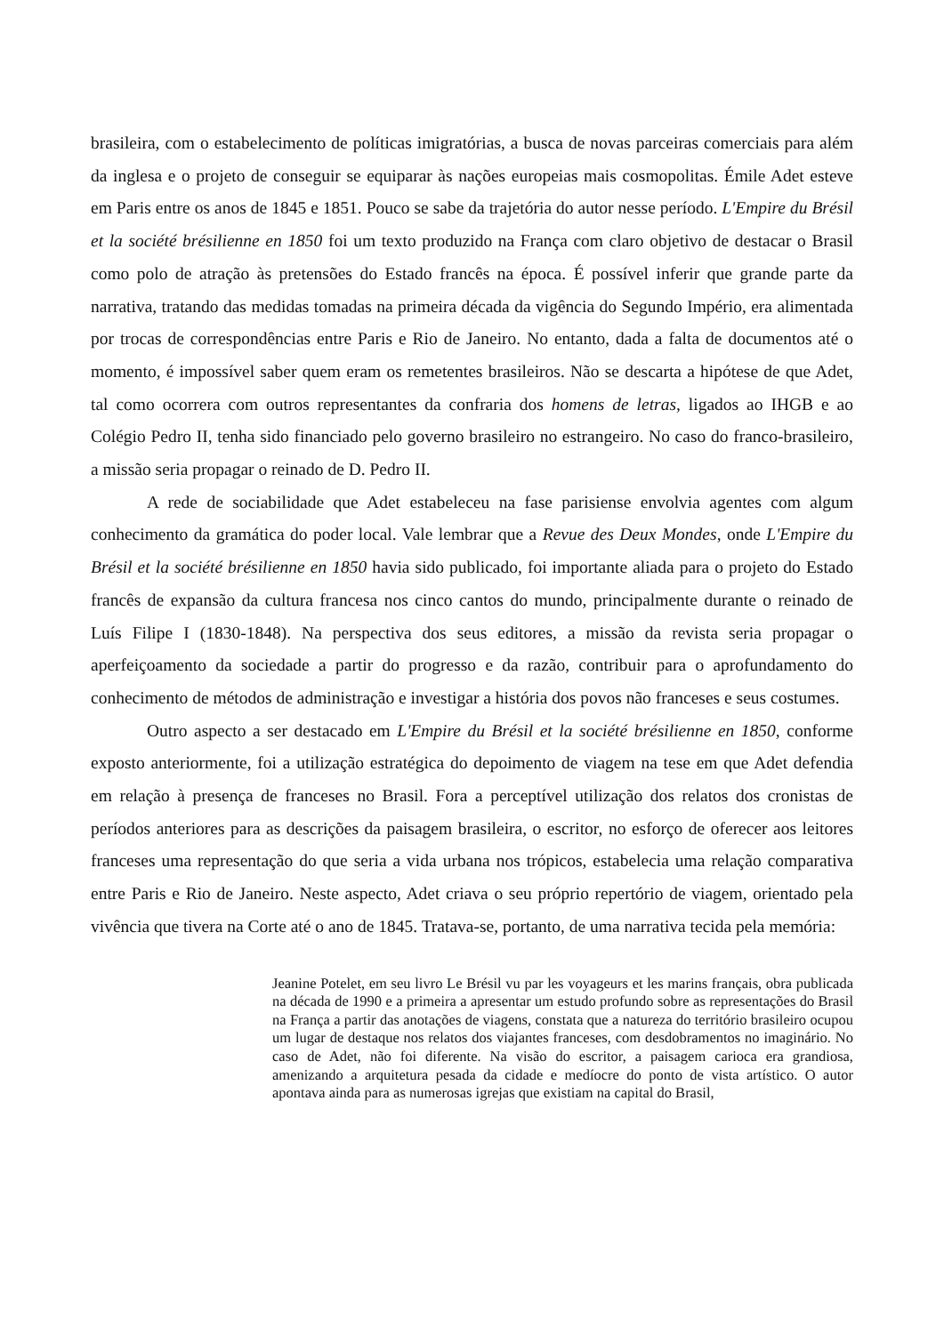brasileira, com o estabelecimento de políticas imigratórias, a busca de novas parceiras comerciais para além da inglesa e o projeto de conseguir se equiparar às nações europeias mais cosmopolitas. Émile Adet esteve em Paris entre os anos de 1845 e 1851. Pouco se sabe da trajetória do autor nesse período. L'Empire du Brésil et la société brésilienne en 1850 foi um texto produzido na França com claro objetivo de destacar o Brasil como polo de atração às pretensões do Estado francês na época. É possível inferir que grande parte da narrativa, tratando das medidas tomadas na primeira década da vigência do Segundo Império, era alimentada por trocas de correspondências entre Paris e Rio de Janeiro. No entanto, dada a falta de documentos até o momento, é impossível saber quem eram os remetentes brasileiros. Não se descarta a hipótese de que Adet, tal como ocorrera com outros representantes da confraria dos homens de letras, ligados ao IHGB e ao Colégio Pedro II, tenha sido financiado pelo governo brasileiro no estrangeiro. No caso do franco-brasileiro, a missão seria propagar o reinado de D. Pedro II.
A rede de sociabilidade que Adet estabeleceu na fase parisiense envolvia agentes com algum conhecimento da gramática do poder local. Vale lembrar que a Revue des Deux Mondes, onde L'Empire du Brésil et la société brésilienne en 1850 havia sido publicado, foi importante aliada para o projeto do Estado francês de expansão da cultura francesa nos cinco cantos do mundo, principalmente durante o reinado de Luís Filipe I (1830-1848). Na perspectiva dos seus editores, a missão da revista seria propagar o aperfeiçoamento da sociedade a partir do progresso e da razão, contribuir para o aprofundamento do conhecimento de métodos de administração e investigar a história dos povos não franceses e seus costumes.
Outro aspecto a ser destacado em L'Empire du Brésil et la société brésilienne en 1850, conforme exposto anteriormente, foi a utilização estratégica do depoimento de viagem na tese em que Adet defendia em relação à presença de franceses no Brasil. Fora a perceptível utilização dos relatos dos cronistas de períodos anteriores para as descrições da paisagem brasileira, o escritor, no esforço de oferecer aos leitores franceses uma representação do que seria a vida urbana nos trópicos, estabelecia uma relação comparativa entre Paris e Rio de Janeiro. Neste aspecto, Adet criava o seu próprio repertório de viagem, orientado pela vivência que tivera na Corte até o ano de 1845. Tratava-se, portanto, de uma narrativa tecida pela memória:
Jeanine Potelet, em seu livro Le Brésil vu par les voyageurs et les marins français, obra publicada na década de 1990 e a primeira a apresentar um estudo profundo sobre as representações do Brasil na França a partir das anotações de viagens, constata que a natureza do território brasileiro ocupou um lugar de destaque nos relatos dos viajantes franceses, com desdobramentos no imaginário. No caso de Adet, não foi diferente. Na visão do escritor, a paisagem carioca era grandiosa, amenizando a arquitetura pesada da cidade e medíocre do ponto de vista artístico. O autor apontava ainda para as numerosas igrejas que existiam na capital do Brasil,